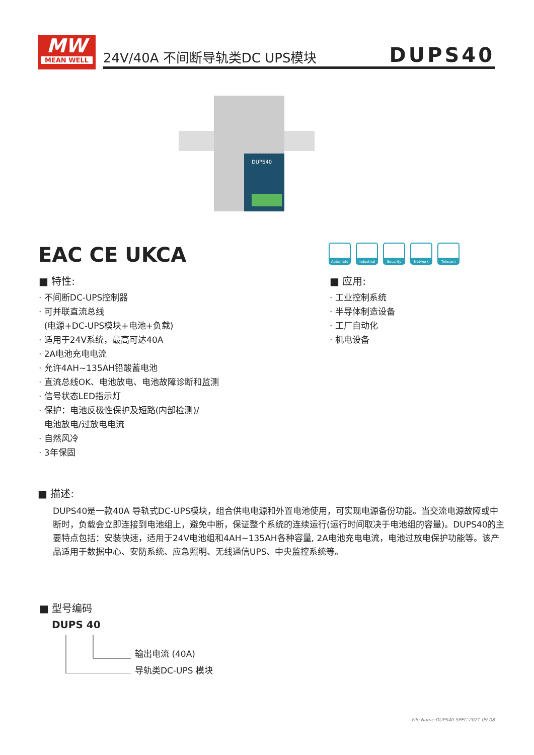MW
MEAN WELL
24V/40A 不间断导轨类DC UPS模块 DUPS40
DUPS40
EAC CE UKCA
Automate Industrial
Security Network Telecom
■ 特性:
· 不间断DC-UPS控制器
· 可并联直流总线
(电源+DC-UPS模块+电池+负载)
· 适用于24V系统，最高可达40A
· 2A电池充电电流
· 允许4AH~135AH铅酸蓄电池
· 直流总线OK、电池放电、电池故障诊断和监测
· 信号状态LED指示灯
· 保护：电池反极性保护及短路(内部检测)/
电池放电/过放电电流
· 自然风冷
· 3年保固
■ 应用:
· 工业控制系统
· 半导体制造设备
· 工厂自动化
· 机电设备
■ 描述:
DUPS40是一款40A 导轨式DC-UPS模块，组合供电电源和外置电池使用，可实现电源备份功能。当交流电源故障或中断时，负载会立即连接到电池组上，避免中断，保证整个系统的连续运行(运行时间取决于电池组的容量)。DUPS40的主要特点包括：安装快速，适用于24V电池组和4AH~135AH各种容量, 2A电池充电电流，电池过放电保护功能等。该产品适用于数据中心、安防系统、应急照明、无线通信UPS、中央监控系统等。
■ 型号编码
DUPS 40
输出电流 (40A)
导轨类DC-UPS 模块
File Name:DUPS40-SPEC 2021-09-08